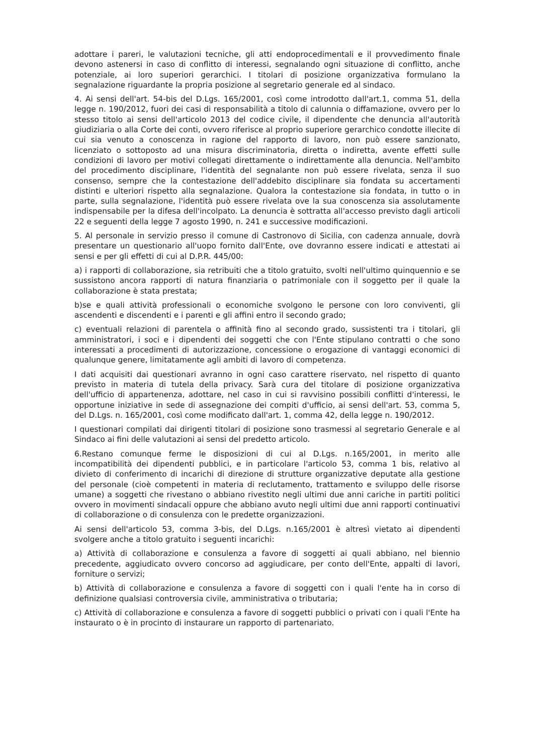adottare i pareri, le valutazioni tecniche, gli atti endoprocedimentali e il provvedimento finale devono astenersi in caso di conflitto di interessi, segnalando ogni situazione di conflitto, anche potenziale, ai loro superiori gerarchici. I titolari di posizione organizzativa formulano la segnalazione riguardante la propria posizione al segretario generale ed al sindaco.
4. Ai sensi dell'art. 54-bis del D.Lgs. 165/2001, così come introdotto dall'art.1, comma 51, della legge n. 190/2012, fuori dei casi di responsabilità a titolo di calunnia o diffamazione, ovvero per lo stesso titolo ai sensi dell'articolo 2013 del codice civile, il dipendente che denuncia all'autorità giudiziaria o alla Corte dei conti, ovvero riferisce al proprio superiore gerarchico condotte illecite di cui sia venuto a conoscenza in ragione del rapporto di lavoro, non può essere sanzionato, licenziato o sottoposto ad una misura discriminatoria, diretta o indiretta, avente effetti sulle condizioni di lavoro per motivi collegati direttamente o indirettamente alla denuncia. Nell'ambito del procedimento disciplinare, l'identità del segnalante non può essere rivelata, senza il suo consenso, sempre che la contestazione dell'addebito disciplinare sia fondata su accertamenti distinti e ulteriori rispetto alla segnalazione. Qualora la contestazione sia fondata, in tutto o in parte, sulla segnalazione, l'identità può essere rivelata ove la sua conoscenza sia assolutamente indispensabile per la difesa dell'incolpato. La denuncia è sottratta all'accesso previsto dagli articoli 22 e seguenti della legge 7 agosto 1990, n. 241 e successive modificazioni.
5. Al personale in servizio presso il comune di Castronovo di Sicilia, con cadenza annuale, dovrà presentare un questionario all'uopo fornito dall'Ente, ove dovranno essere indicati e attestati ai sensi e per gli effetti di cui al D.P.R. 445/00:
a) i rapporti di collaborazione, sia retribuiti che a titolo gratuito, svolti nell'ultimo quinquennio e se sussistono ancora rapporti di natura finanziaria o patrimoniale con il soggetto per il quale la collaborazione è stata prestata;
b)se e quali attività professionali o economiche svolgono le persone con loro conviventi, gli ascendenti e discendenti e i parenti e gli affini entro il secondo grado;
c) eventuali relazioni di parentela o affinità fino al secondo grado, sussistenti tra i titolari, gli amministratori, i soci e i dipendenti dei soggetti che con l'Ente stipulano contratti o che sono interessati a procedimenti di autorizzazione, concessione o erogazione di vantaggi economici di qualunque genere, limitatamente agli ambiti di lavoro di competenza.
I dati acquisiti dai questionari avranno in ogni caso carattere riservato, nel rispetto di quanto previsto in materia di tutela della privacy. Sarà cura del titolare di posizione organizzativa dell'ufficio di appartenenza, adottare, nel caso in cui si ravvisino possibili conflitti d'interessi, le opportune iniziative in sede di assegnazione dei compiti d'ufficio, ai sensi dell'art. 53, comma 5, del D.Lgs. n. 165/2001, così come modificato dall'art. 1, comma 42, della legge n. 190/2012.
I questionari compilati dai dirigenti titolari di posizione sono trasmessi al segretario Generale e al Sindaco ai fini delle valutazioni ai sensi del predetto articolo.
6.Restano comunque ferme le disposizioni di cui al D.Lgs. n.165/2001, in merito alle incompatibilità dei dipendenti pubblici, e in particolare l'articolo 53, comma 1 bis, relativo al divieto di conferimento di incarichi di direzione di strutture organizzative deputate alla gestione del personale (cioè competenti in materia di reclutamento, trattamento e sviluppo delle risorse umane) a soggetti che rivestano o abbiano rivestito negli ultimi due anni cariche in partiti politici ovvero in movimenti sindacali oppure che abbiano avuto negli ultimi due anni rapporti continuativi di collaborazione o di consulenza con le predette organizzazioni.
Ai sensi dell'articolo 53, comma 3-bis, del D.Lgs. n.165/2001 è altresì vietato ai dipendenti svolgere anche a titolo gratuito i seguenti incarichi:
a) Attività di collaborazione e consulenza a favore di soggetti ai quali abbiano, nel biennio precedente, aggiudicato ovvero concorso ad aggiudicare, per conto dell'Ente, appalti di lavori, forniture o servizi;
b) Attività di collaborazione e consulenza a favore di soggetti con i quali l'ente ha in corso di definizione qualsiasi controversia civile, amministrativa o tributaria;
c) Attività di collaborazione e consulenza a favore di soggetti pubblici o privati con i quali l'Ente ha instaurato o è in procinto di instaurare un rapporto di partenariato.